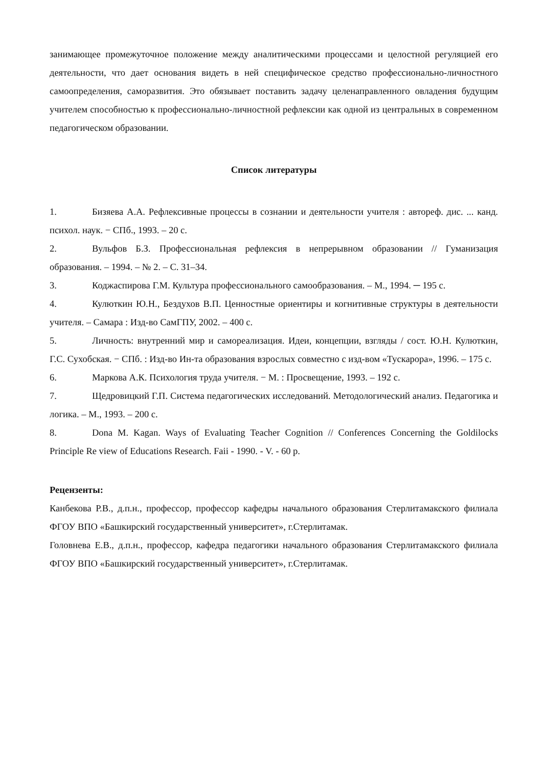занимающее промежуточное положение между аналитическими процессами и целостной регуляцией его деятельности, что дает основания видеть в ней специфическое средство профессионально-личностного самоопределения, саморазвития. Это обязывает поставить задачу целенаправленного овладения будущим учителем способностью к профессионально-личностной рефлексии как одной из центральных в современном педагогическом образовании.
Список литературы
1. Бизяева А.А. Рефлексивные процессы в сознании и деятельности учителя : автореф. дис. ... канд. психол. наук. − СПб., 1993. – 20 с.
2. Вульфов Б.З. Профессиональная рефлексия в непрерывном образовании // Гуманизация образования. – 1994. – № 2. – С. 31–34.
3. Коджаспирова Г.М. Культура профессионального самообразования. – М., 1994. ─ 195 с.
4. Кулюткин Ю.Н., Бездухов В.П. Ценностные ориентиры и когнитивные структуры в деятельности учителя. – Самара : Изд-во СамГПУ, 2002. – 400 с.
5. Личность: внутренний мир и самореализация. Идеи, концепции, взгляды / сост. Ю.Н. Кулюткин, Г.С. Сухобская. − СПб. : Изд-во Ин-та образования взрослых совместно с изд-вом «Тускарора», 1996. – 175 с.
6. Маркова А.К. Психология труда учителя. − М. : Просвещение, 1993. – 192 с.
7. Щедровицкий Г.П. Система педагогических исследований. Методологический анализ. Педагогика и логика. – М., 1993. – 200 с.
8. Dona M. Kagan. Ways of Evaluating Teacher Cognition // Conferences Concerning the Goldilocks Principle Re view of Educations Research. Faii - 1990. - V. - 60 p.
Рецензенты:
Канбекова Р.В., д.п.н., профессор, профессор кафедры начального образования Стерлитамакского филиала ФГОУ ВПО «Башкирский государственный университет», г.Стерлитамак.
Головнева Е.В., д.п.н., профессор, кафедра педагогики начального образования Стерлитамакского филиала ФГОУ ВПО «Башкирский государственный университет», г.Стерлитамак.